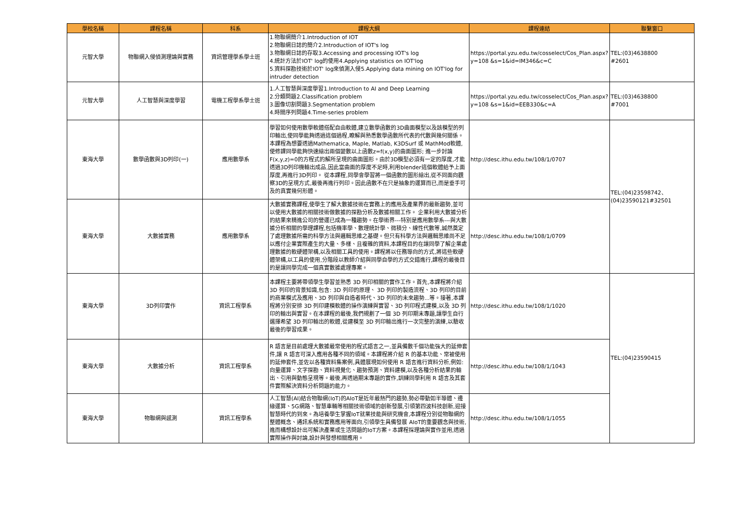| 學校名稱 | 課程名稱 | 科系 | 課程大綱 | 課程連結 | 聯繫窗口 |
| --- | --- | --- | --- | --- | --- |
| 元智大學 | 物聯網入侵偵測理論與實務 | 資訊管理學系學士班 | 1.物聯網簡介1.Introduction of IOT 2.物聯網日誌的簡介2.Introduction of IOT's log 3.物聯網日誌的存取3.Accessing and processing IOT's log 4.統計方法於IOT' log的使用4.Applying statistics on IOT'log 5.資料探勘技術於IOT' log來偵測入侵5.Applying data mining on IOT'log for intruder detection | https://portal.yzu.edu.tw/cosselect/Cos_Plan.aspx?y=108 &s=1&id=IM346&c=C | TEL:(03)4638800 #2601 |
| 元智大學 | 人工智慧與深度學習 | 電機工程學系學士班 | 1.人工智慧與深度學習1.Introduction to AI and Deep Learning 2.分類問題2.Classification problem 3.圖像切割問題3.Segmentation problem 4.時間序列問題4.Time-series problem | https://portal.yzu.edu.tw/cosselect/Cos_Plan.aspx?y=108 &s=1&id=EEB330&c=A | TEL:(03)4638800 #7001 |
| 東海大學 | 數學函數與3D列印(一) | 應用數學系 | 學習如何使用數學軟體搭配自由軟體,建立數學函數的3D曲面模型以及該模型的列印輸出,使同學能夠透過這個過程,瞭解與熟悉數學函數所代表的代數與幾何關係。本課程為想要透過Mathematica, Maple, Matlab, K3DSurf 或 MathMod軟體,使修課同學能夠快速繪出兩個變數以上函數z=f(x,y)的曲面圖形; 進一步討論F(x,y,z)=0的方程式的解所呈現的曲面圖形。由於3D模型必須有一定的厚度,才能透過3D列印機輸出成品,因此當曲面的厚度不足時,利用blender這個軟體給予上面厚度,再進行3D列印。 從本課程,同學會學習將一個函數的圖形繪出,從不同面向觀察3D的呈現方式,最後再進行列印。因此函數不在只是抽象的運算而已,而是垂手可及的真實幾何形體。 | http://desc.ithu.edu.tw/108/1/0707 | TEL:(04)23598742、 (04)23590121#32501 |
| 東海大學 | 大數據實務 | 應用數學系 | 大數據實務課程,使學生了解大數據技術在實務上的應用及產業界的最新趨勢,並可以使用大數據的相關技術做數據的探勘分析及數據相關工作。 企業利用大數據分析的結果來精進公司的營運已成為一種趨勢。在學術界---特別是應用數學系---與大數據分析相關的學理課程,包括機率學、數理統計學、微積分、線性代數等,誠然奠定了處理數據所需的科學方法與邏輯思維之基礎。但只有科學方法與邏輯思維尚不足以應付企業實際產生的大量、多樣、且複雜的資料,本課程目的在讓同學了解企業處理數據的軟硬體架構,以及相關工具的使用。課程將以任務導向的方式,將這些軟硬體架構,以工具的使用,分階段以教師介紹與同學自學的方式交錯進行,課程的最後目的是讓同學完成一個真實數據處理專案。 | http://desc.ithu.edu.tw/108/1/0709 | |
| 東海大學 | 3D列印實作 | 資訊工程學系 | 本課程主要將帶領學生學習並熟悉 3D 列印相關的實作工作。首先,本課程將介紹 3D 列印的背景知識,包含: 3D 列印的原理、 3D 列印的製造流程、3D 列印的目前的商業模式及應用、3D 列印與自造者時代、3D 列印的未來趨勢...等。接著,本課程將分別安排 3D 列印建模軟體的操作演練與實習、3D 列印程式建模,以及 3D 列印的輸出與實習。在本課程的最後,我們規劃了一個 3D 列印期末專題,讓學生自行選擇希望 3D 列印輸出的軟體,從建模至 3D 列印輸出進行一次完整的演練,以驗收最後的學習成果。 | http://desc.ithu.edu.tw/108/1/1020 | TEL:(04)23590415 |
| 東海大學 | 大數據分析 | 資訊工程學系 | R 語言是目前處理大數據最常使用的程式語言之一,並具備數千個功能強大的延伸套件,讓 R 語言可深入應用各種不同的領域。本課程將介紹 R 的基本功能、常被使用的延伸套件,並佐以各種資料集案例,具體展現如何使用 R 語言進行資料分析,例如: 向量運算、文字探勘、資料視覺化、趨勢預測、資料建模,以及各種分析結果的輸出、引用與動態呈現等。最後,再透過期末專題的實作,訓練同學利用 R 語言及其套件實際解決資料分析問題的能力。 | http://desc.ithu.edu.tw/108/1/1043 | |
| 東海大學 | 物聯網與感測 | 資訊工程學系 | 人工智慧(AI)結合物聯網(IoT)的AIoT是近年最熱門的趨勢,勢必帶動如半導體、邊緣運算、5G網路、智慧車輛等相關技術領域的創新發展,引領第四波科技創新,迎接智慧時代的到來。為培養學生掌握IoT就業技能與研究機會,本課程分別從物聯網的整體概念、通訊系統和實務應用等面向,引領學生具備發展 AIoT的重要觀念與技術,進而構想設計出可解決產業或生活問題的IoT方案。本課程採理論與實作並用,透過實際操作與討論,設計與發想相關應用。 | http://desc.ithu.edu.tw/108/1/1055 | |